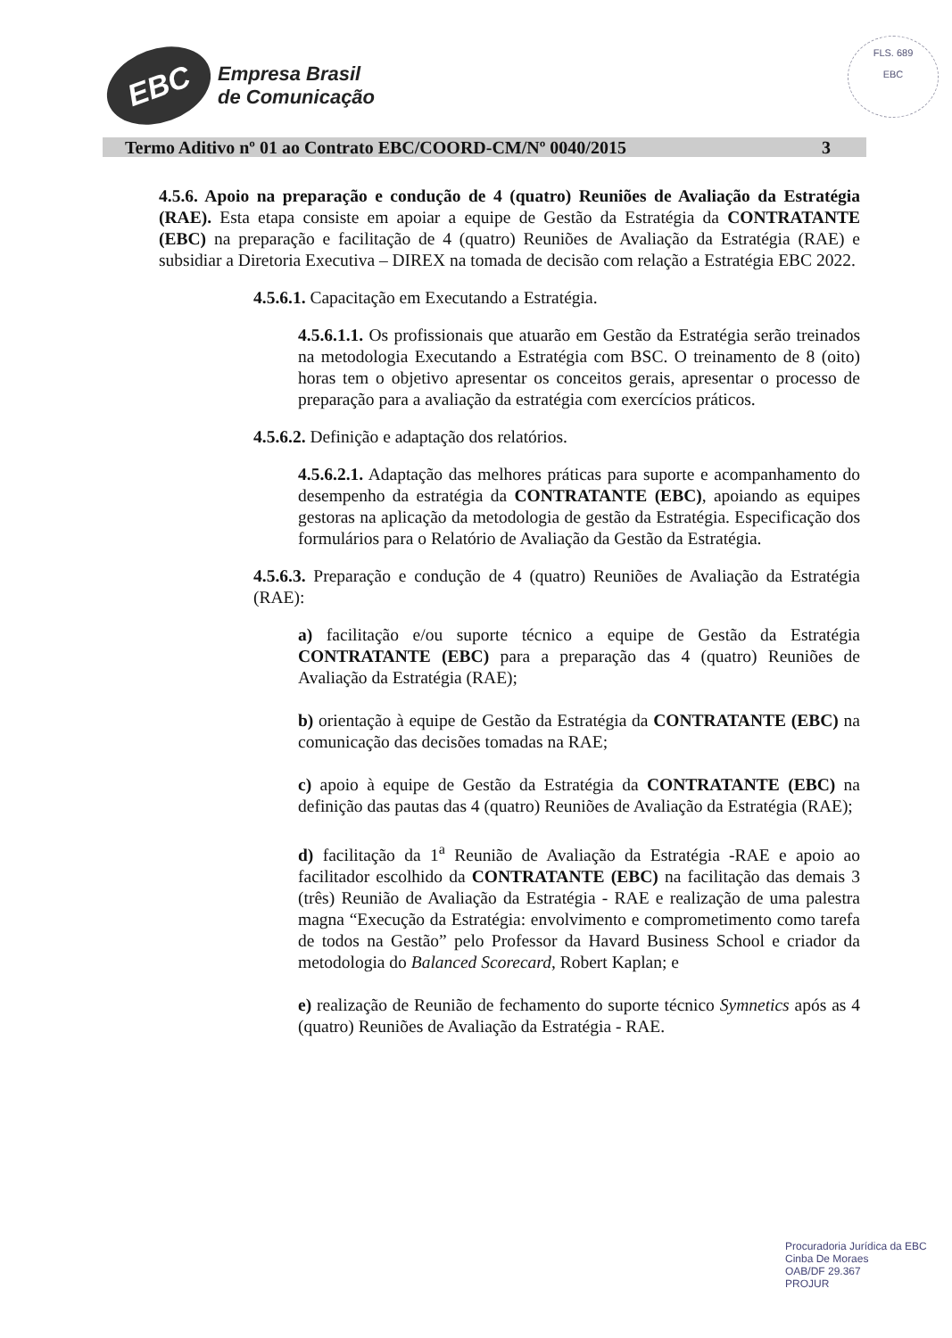EBC
Empresa Brasil
de Comunicação
FLS. 689
EBC
Termo Aditivo nº 01 ao Contrato EBC/COORD-CM/Nº 0040/2015 3
4.5.6. Apoio na preparação e condução de 4 (quatro) Reuniões de Avaliação da Estratégia (RAE). Esta etapa consiste em apoiar a equipe de Gestão da Estratégia da CONTRATANTE (EBC) na preparação e facilitação de 4 (quatro) Reuniões de Avaliação da Estratégia (RAE) e subsidiar a Diretoria Executiva – DIREX na tomada de decisão com relação a Estratégia EBC 2022.
4.5.6.1. Capacitação em Executando a Estratégia.
4.5.6.1.1. Os profissionais que atuarão em Gestão da Estratégia serão treinados na metodologia Executando a Estratégia com BSC. O treinamento de 8 (oito) horas tem o objetivo apresentar os conceitos gerais, apresentar o processo de preparação para a avaliação da estratégia com exercícios práticos.
4.5.6.2. Definição e adaptação dos relatórios.
4.5.6.2.1. Adaptação das melhores práticas para suporte e acompanhamento do desempenho da estratégia da CONTRATANTE (EBC), apoiando as equipes gestoras na aplicação da metodologia de gestão da Estratégia. Especificação dos formulários para o Relatório de Avaliação da Gestão da Estratégia.
4.5.6.3. Preparação e condução de 4 (quatro) Reuniões de Avaliação da Estratégia (RAE):
a) facilitação e/ou suporte técnico a equipe de Gestão da Estratégia CONTRATANTE (EBC) para a preparação das 4 (quatro) Reuniões de Avaliação da Estratégia (RAE);
b) orientação à equipe de Gestão da Estratégia da CONTRATANTE (EBC) na comunicação das decisões tomadas na RAE;
c) apoio à equipe de Gestão da Estratégia da CONTRATANTE (EBC) na definição das pautas das 4 (quatro) Reuniões de Avaliação da Estratégia (RAE);
d) facilitação da 1<sup>a</sup> Reunião de Avaliação da Estratégia -RAE e apoio ao facilitador escolhido da CONTRATANTE (EBC) na facilitação das demais 3 (três) Reunião de Avaliação da Estratégia - RAE e realização de uma palestra magna “Execução da Estratégia: envolvimento e comprometimento como tarefa de todos na Gestão” pelo Professor da Havard Business School e criador da metodologia do Balanced Scorecard, Robert Kaplan; e
e) realização de Reunião de fechamento do suporte técnico Symnetics após as 4 (quatro) Reuniões de Avaliação da Estratégia - RAE.
Procuradoria Jurídica da EBC
Cinba De Moraes
OAB/DF 29.367
PROJUR